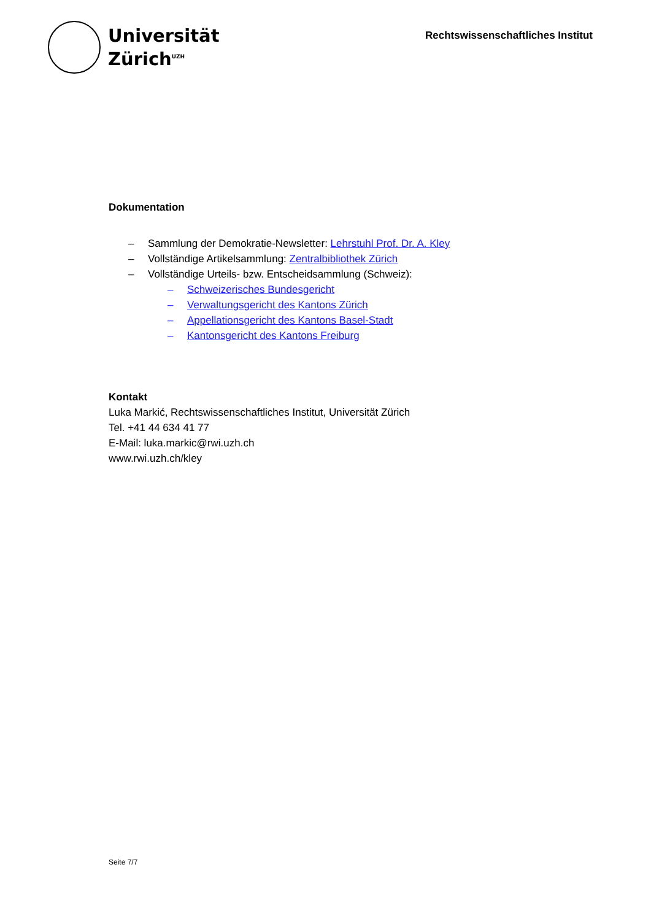Universität
Zürich<sup>UZH</sup>
Rechtswissenschaftliches Institut
Dokumentation
– Sammlung der Demokratie-Newsletter: Lehrstuhl Prof. Dr. A. Kley
– Vollständige Artikelsammlung: Zentralbibliothek Zürich
– Vollständige Urteils- bzw. Entscheidsammlung (Schweiz):
– Schweizerisches Bundesgericht
– Verwaltungsgericht des Kantons Zürich
– Appellationsgericht des Kantons Basel-Stadt
– Kantonsgericht des Kantons Freiburg
Kontakt
Luka Markić, Rechtswissenschaftliches Institut, Universität Zürich
Tel. +41 44 634 41 77
E-Mail: luka.markic@rwi.uzh.ch
www.rwi.uzh.ch/kley
Seite 7/7